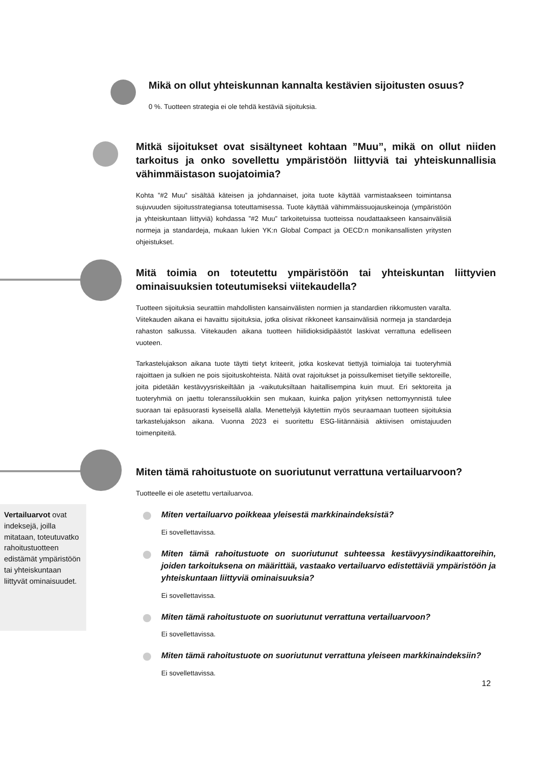Mikä on ollut yhteiskunnan kannalta kestävien sijoitusten osuus?
0 %. Tuotteen strategia ei ole tehdä kestäviä sijoituksia.
Mitkä sijoitukset ovat sisältyneet kohtaan ”Muu”, mikä on ollut niiden tarkoitus ja onko sovellettu ympäristöön liittyviä tai yhteiskunnallisia vähimmäistason suojatoimia?
Kohta ”#2 Muu” sisältää käteisen ja johdannaiset, joita tuote käyttää varmistaakseen toimintansa sujuvuuden sijoitusstrategiansa toteuttamisessa. Tuote käyttää vähimmäissuojauskeinoja (ympäristöön ja yhteiskuntaan liittyviä) kohdassa ”#2 Muu” tarkoitetuissa tuotteissa noudattaakseen kansainvälisiä normeja ja standardeja, mukaan lukien YK:n Global Compact ja OECD:n monikansallisten yritysten ohjeistukset.
Mitä toimia on toteutettu ympäristöön tai yhteiskuntan liittyvien ominaisuuksien toteutumiseksi viitekaudella?
Tuotteen sijoituksia seurattiin mahdollisten kansainvälisten normien ja standardien rikkomusten varalta. Viitekauden aikana ei havaittu sijoituksia, jotka olisivat rikkoneet kansainvälisiä normeja ja standardeja rahaston salkussa. Viitekauden aikana tuotteen hiilidioksidipäästöt laskivat verrattuna edelliseen vuoteen.
Tarkastelujakson aikana tuote täytti tietyt kriteerit, jotka koskevat tiettyjä toimialoja tai tuoteryhmiä rajoittaen ja sulkien ne pois sijoituskohteista. Näitä ovat rajoitukset ja poissulkemiset tietyille sektoreille, joita pidetään kestävyysriskeiltään ja -vaikutuksiltaan haitallisempina kuin muut. Eri sektoreita ja tuoteryhmiä on jaettu toleranssiluokkiin sen mukaan, kuinka paljon yrityksen nettomyynnistä tulee suoraan tai epäsuorasti kyseisellä alalla. Menettelyjä käytettiin myös seuraamaan tuotteen sijoituksia tarkastelujakson aikana. Vuonna 2023 ei suoritettu ESG-liitännäisiä aktiivisen omistajuuden toimenpiteitä.
Miten tämä rahoitustuote on suoriutunut verrattuna vertailuarvoon?
Tuotteelle ei ole asetettu vertailuarvoa.
Miten vertailuarvo poikkeaa yleisestä markkinaindeksistä?
Ei sovellettavissa.
Miten tämä rahoitustuote on suoriutunut suhteessa kestävyysindikaattoreihin, joiden tarkoituksena on määrittää, vastaako vertailuarvo edistettäviä ympäristöön ja yhteiskuntaan liittyviä ominaisuuksia?
Ei sovellettavissa.
Miten tämä rahoitustuote on suoriutunut verrattuna vertailuarvoon?
Ei sovellettavissa.
Miten tämä rahoitustuote on suoriutunut verrattuna yleiseen markkinaindeksiin?
Ei sovellettavissa.
Vertailuarvot ovat indeksejä, joilla mitataan, toteutuvatko rahoitustuotteen edistämät ympäristöön tai yhteiskuntaan liittyvät ominaisuudet.
12